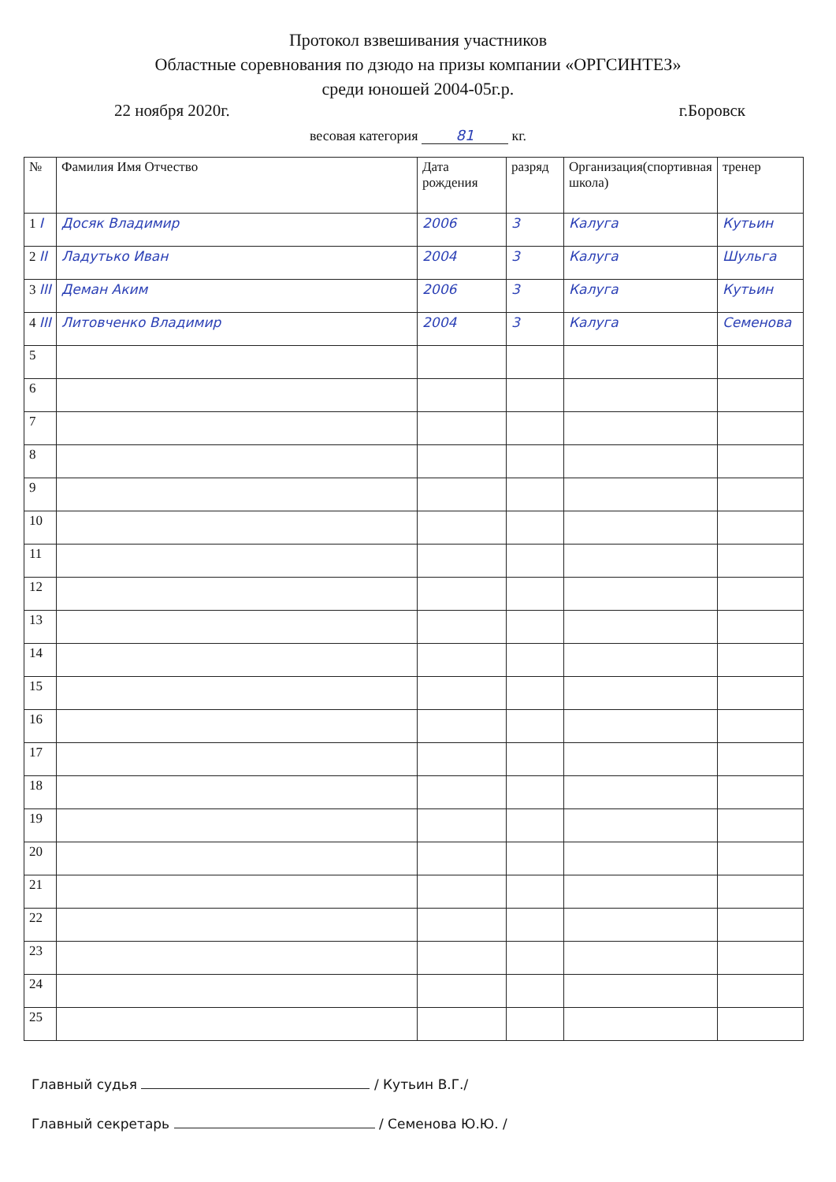Протокол взвешивания участников
Областные соревнования по дзюдо на призы компании «ОРГСИНТЕЗ»
среди юношей 2004-05г.р.
22 ноября 2020г. г.Боровск
весовая категория 81 кг.
| № | Фамилия Имя Отчество | Дата рождения | разряд | Организация(спортивная школа) | тренер |
| --- | --- | --- | --- | --- | --- |
| 1 I | Досяк Владимир | 2006 | 3 | Калуга | Кутьин |
| 2 II | Ладутько Иван | 2004 | 3 | Калуга | Шульга |
| 3 III | Деман Аким | 2006 | 3 | Калуга | Кутьин |
| 4 III | Литовченко Владимир | 2004 | 3 | Калуга | Семенова |
| 5 | | | | | |
| 6 | | | | | |
| 7 | | | | | |
| 8 | | | | | |
| 9 | | | | | |
| 10 | | | | | |
| 11 | | | | | |
| 12 | | | | | |
| 13 | | | | | |
| 14 | | | | | |
| 15 | | | | | |
| 16 | | | | | |
| 17 | | | | | |
| 18 | | | | | |
| 19 | | | | | |
| 20 | | | | | |
| 21 | | | | | |
| 22 | | | | | |
| 23 | | | | | |
| 24 | | | | | |
| 25 | | | | | |
Главный судья / Кутьин В.Г./
Главный секретарь / Семенова Ю.Ю. /